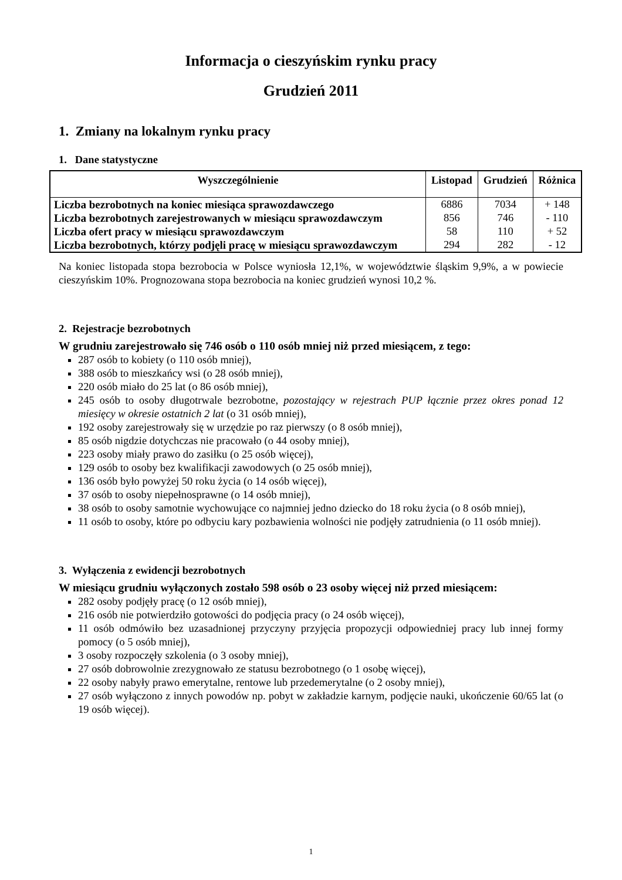Informacja o cieszyńskim rynku pracy
Grudzień 2011
1. Zmiany na lokalnym rynku pracy
1. Dane statystyczne
| Wyszczególnienie | Listopad | Grudzień | Różnica |
| --- | --- | --- | --- |
| Liczba bezrobotnych na koniec miesiąca sprawozdawczego | 6886 | 7034 | + 148 |
| Liczba bezrobotnych zarejestrowanych w miesiącu sprawozdawczym | 856 | 746 | - 110 |
| Liczba ofert pracy w miesiącu sprawozdawczym | 58 | 110 | + 52 |
| Liczba bezrobotnych, którzy podjęli pracę w miesiącu sprawozdawczym | 294 | 282 | - 12 |
Na koniec listopada stopa bezrobocia w Polsce wyniosła 12,1%, w województwie śląskim 9,9%, a w powiecie cieszyńskim 10%. Prognozowana stopa bezrobocia na koniec grudzień wynosi 10,2 %.
2. Rejestracje bezrobotnych
W grudniu zarejestrowało się 746 osób o 110 osób mniej niż przed miesiącem, z tego:
287 osób to kobiety (o 110 osób mniej),
388 osób to mieszkańcy wsi (o 28 osób mniej),
220 osób miało do 25 lat (o 86 osób mniej),
245 osób to osoby długotrwale bezrobotne, pozostający w rejestrach PUP łącznie przez okres ponad 12 miesięcy w okresie ostatnich 2 lat (o 31 osób mniej),
192 osoby zarejestrowały się w urzędzie po raz pierwszy (o 8 osób mniej),
85 osób nigdzie dotychczas nie pracowało (o 44 osoby mniej),
223 osoby miały prawo do zasiłku (o 25 osób więcej),
129 osób to osoby bez kwalifikacji zawodowych (o 25 osób mniej),
136 osób było powyżej 50 roku życia (o 14 osób więcej),
37 osób to osoby niepełnosprawne (o 14 osób mniej),
38 osób to osoby samotnie wychowujące co najmniej jedno dziecko do 18 roku życia (o 8 osób mniej),
11 osób to osoby, które po odbyciu kary pozbawienia wolności nie podjęły zatrudnienia (o 11 osób mniej).
3. Wyłączenia z ewidencji bezrobotnych
W miesiącu grudniu wyłączonych zostało 598 osób o 23 osoby więcej niż przed miesiącem:
282 osoby podjęły pracę (o 12 osób mniej),
216 osób nie potwierdziło gotowości do podjęcia pracy (o 24 osób więcej),
11 osób odmówiło bez uzasadnionej przyczyny przyjęcia propozycji odpowiedniej pracy lub innej formy pomocy (o 5 osób mniej),
3 osoby rozpoczęły szkolenia (o 3 osoby mniej),
27 osób dobrowolnie zrezygnowało ze statusu bezrobotnego (o 1 osobę więcej),
22 osoby nabyły prawo emerytalne, rentowe lub przedemerytalne (o 2 osoby mniej),
27 osób wyłączono z innych powodów np. pobyt w zakładzie karnym, podjęcie nauki, ukończenie 60/65 lat (o 19 osób więcej).
1